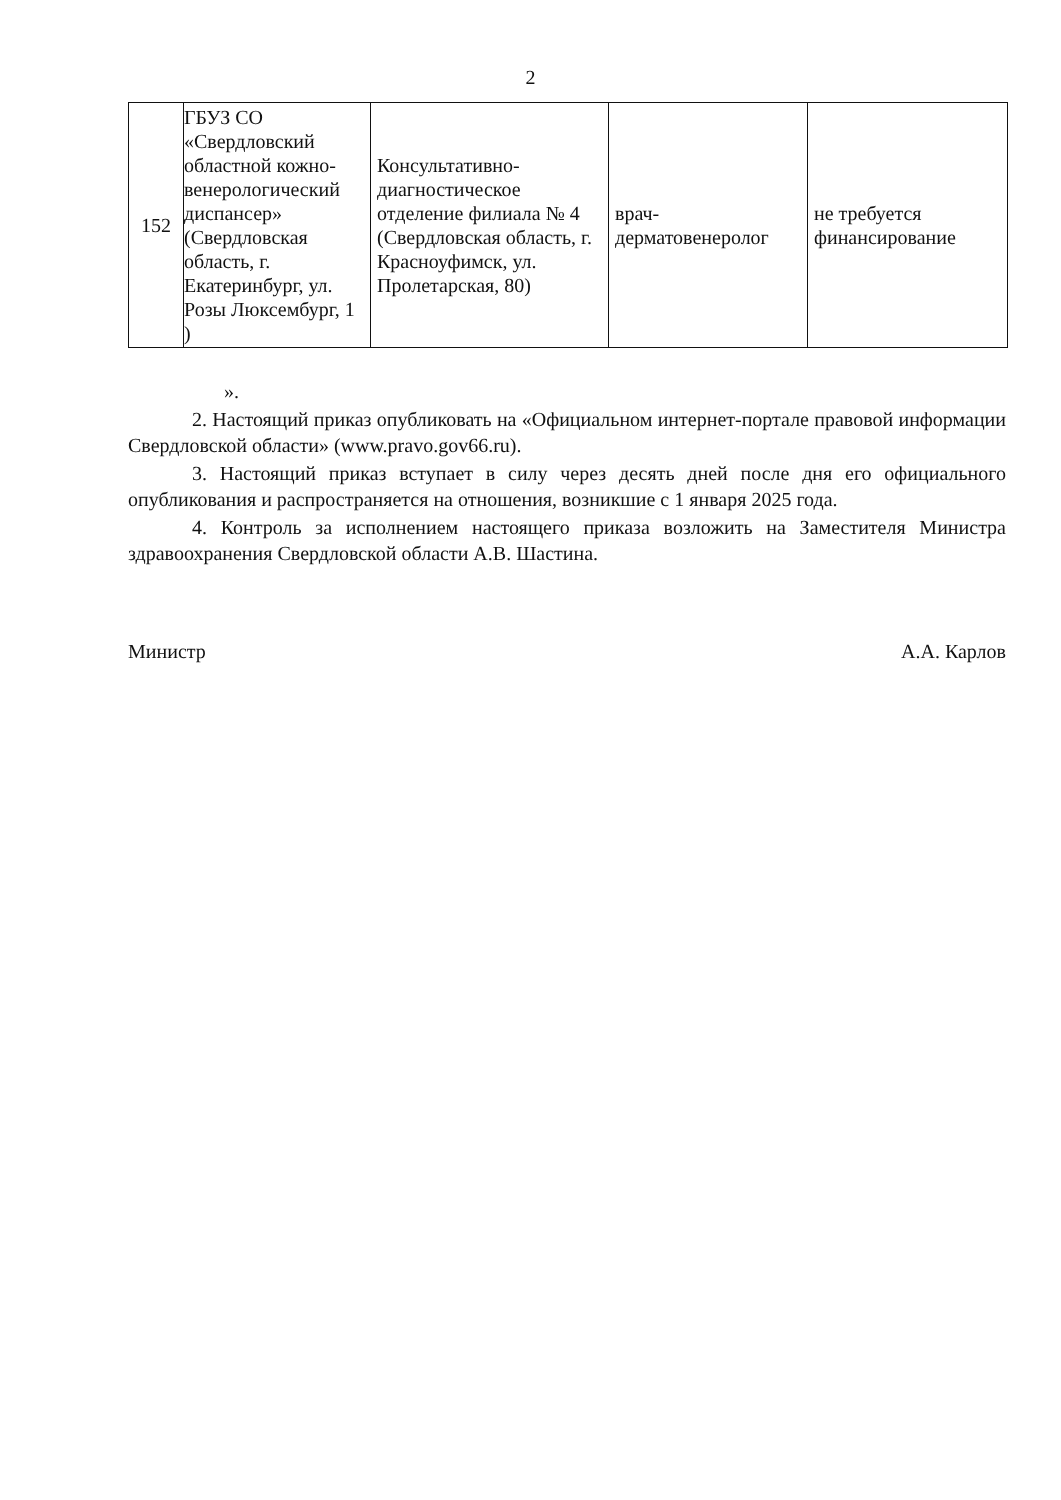2
| 152 | ГБУЗ СО «Свердловский областной кожно-венерологический диспансер» (Свердловская область, г. Екатеринбург, ул. Розы Люксембург, 1 ) | Консультативно-диагностическое отделение филиала № 4 (Свердловская область, г. Красноуфимск, ул. Пролетарская, 80) | врач-дерматовенеролог | не требуется финансирование |
».
2. Настоящий приказ опубликовать на «Официальном интернет-портале правовой информации Свердловской области» (www.pravo.gov66.ru).
3. Настоящий приказ вступает в силу через десять дней после дня его официального опубликования и распространяется на отношения, возникшие с 1 января 2025 года.
4. Контроль за исполнением настоящего приказа возложить на Заместителя Министра здравоохранения Свердловской области А.В. Шастина.
Министр А.А. Карлов